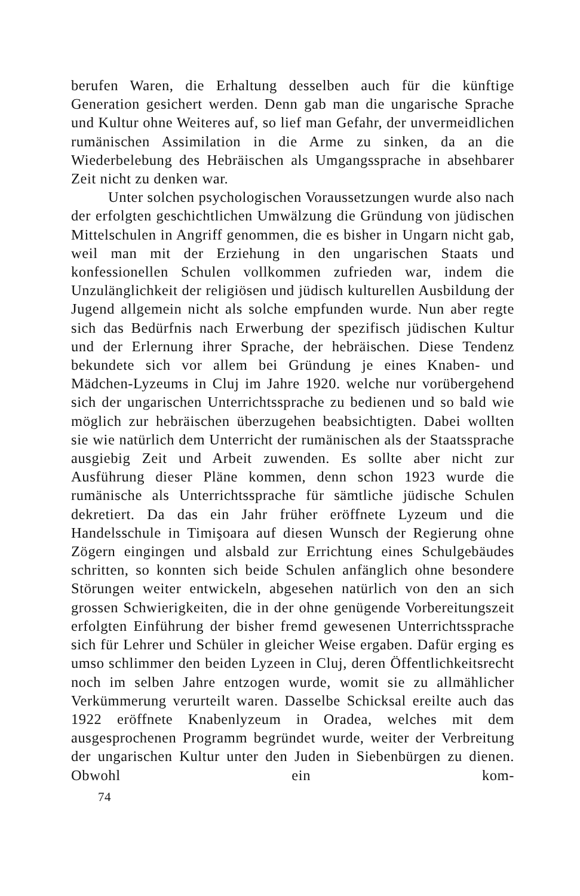berufen Waren, die Erhaltung desselben auch für die künftige Generation gesichert werden. Denn gab man die ungarische Sprache und Kultur ohne Weiteres auf, so lief man Gefahr, der unvermeidlichen rumänischen Assimilation in die Arme zu sinken, da an die Wiederbelebung des Hebräischen als Umgangssprache in absehbarer Zeit nicht zu denken war.
Unter solchen psychologischen Voraussetzungen wurde also nach der erfolgten geschichtlichen Umwälzung die Gründung von jüdischen Mittelschulen in Angriff genommen, die es bisher in Ungarn nicht gab, weil man mit der Erziehung in den ungarischen Staats und konfessionellen Schulen vollkommen zufrieden war, indem die Unzulänglichkeit der religiösen und jüdisch kulturellen Ausbildung der Jugend allgemein nicht als solche empfunden wurde. Nun aber regte sich das Bedürfnis nach Erwerbung der spezifisch jüdischen Kultur und der Erlernung ihrer Sprache, der hebräischen. Diese Tendenz bekundete sich vor allem bei Gründung je eines Knaben- und Mädchen-Lyzeums in Cluj im Jahre 1920. welche nur vorübergehend sich der ungarischen Unterrichtssprache zu bedienen und so bald wie möglich zur hebräischen überzugehen beabsichtigten. Dabei wollten sie wie natürlich dem Unterricht der rumänischen als der Staatssprache ausgiebig Zeit und Arbeit zuwenden. Es sollte aber nicht zur Ausführung dieser Pläne kommen, denn schon 1923 wurde die rumänische als Unterrichtssprache für sämtliche jüdische Schulen dekretiert. Da das ein Jahr früher eröffnete Lyzeum und die Handelsschule in Timişoara auf diesen Wunsch der Regierung ohne Zögern eingingen und alsbald zur Errichtung eines Schulgebäudes schritten, so konnten sich beide Schulen anfänglich ohne besondere Störungen weiter entwickeln, abgesehen natürlich von den an sich grossen Schwierigkeiten, die in der ohne genügende Vorbereitungszeit erfolgten Einführung der bisher fremd gewesenen Unterrichtssprache sich für Lehrer und Schüler in gleicher Weise ergaben. Dafür erging es umso schlimmer den beiden Lyzeen in Cluj, deren Öffentlichkeitsrecht noch im selben Jahre entzogen wurde, womit sie zu allmählicher Verkümmerung verurteilt waren. Dasselbe Schicksal ereilte auch das 1922 eröffnete Knabenlyzeum in Oradea, welches mit dem ausgesprochenen Programm begründet wurde, weiter der Verbreitung der ungarischen Kultur unter den Juden in Siebenbürgen zu dienen. Obwohl ein kom-
74